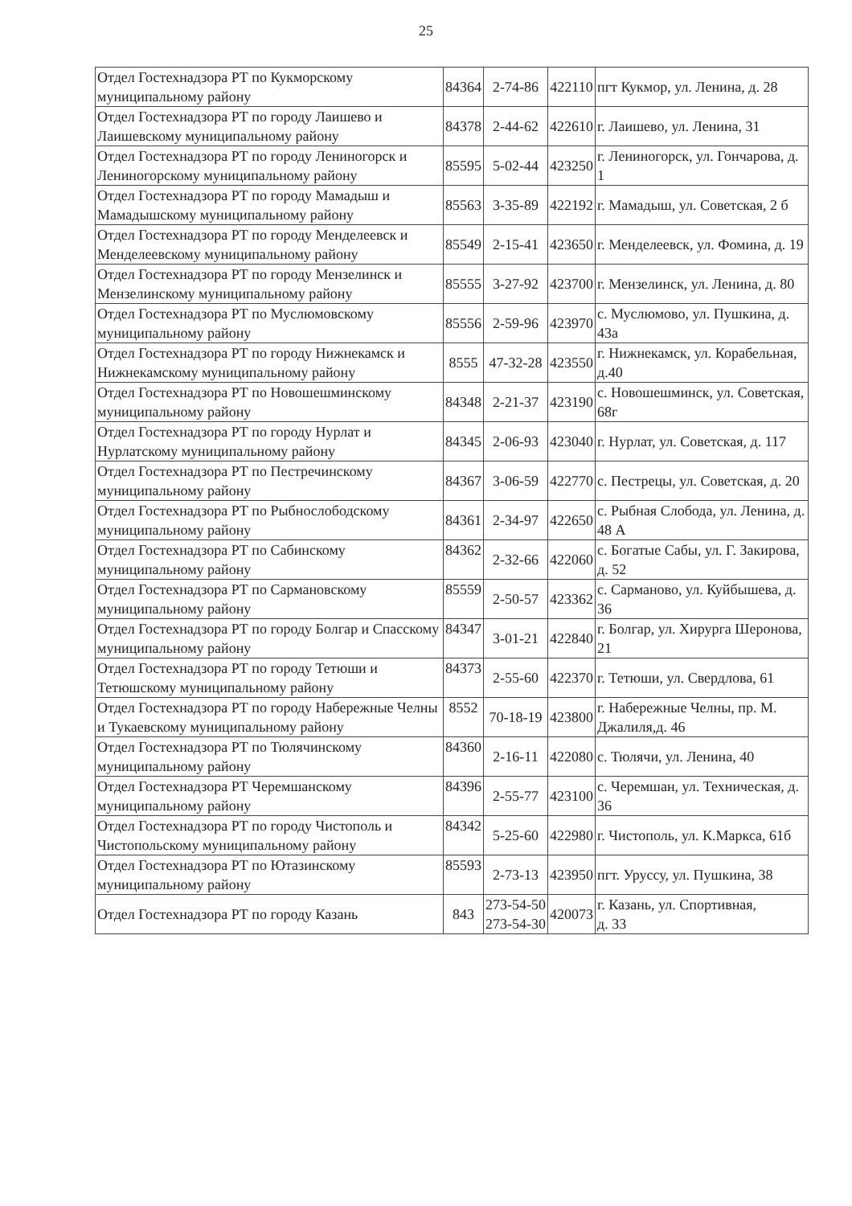25
| Отдел Гостехнадзора РТ по Кукморскому муниципальному району | 84364 | 2-74-86 | 422110 | пгт Кукмор, ул. Ленина, д. 28 |
| Отдел Гостехнадзора РТ по городу Лаишево и Лаишевскому муниципальному району | 84378 | 2-44-62 | 422610 | г. Лаишево, ул. Ленина, 31 |
| Отдел Гостехнадзора РТ по городу Лениногорск и Лениногорскому муниципальному району | 85595 | 5-02-44 | 423250 | г. Лениногорск, ул. Гончарова, д. 1 |
| Отдел Гостехнадзора РТ по городу Мамадыш и Мамадышскому муниципальному району | 85563 | 3-35-89 | 422192 | г. Мамадыш, ул. Советская, 2 б |
| Отдел Гостехнадзора РТ по городу Менделеевск и Менделеевскому муниципальному району | 85549 | 2-15-41 | 423650 | г. Менделеевск, ул. Фомина, д. 19 |
| Отдел Гостехнадзора РТ по городу Мензелинск и Мензелинскому муниципальному району | 85555 | 3-27-92 | 423700 | г. Мензелинск, ул. Ленина, д. 80 |
| Отдел Гостехнадзора РТ по Муслюмовскому муниципальному району | 85556 | 2-59-96 | 423970 | с. Муслюмово, ул. Пушкина, д. 43а |
| Отдел Гостехнадзора РТ по городу Нижнекамск и Нижнекамскому муниципальному району | 8555 | 47-32-28 | 423550 | г. Нижнекамск, ул. Корабельная, д.40 |
| Отдел Гостехнадзора РТ по Новошешминскому муниципальному району | 84348 | 2-21-37 | 423190 | с. Новошешминск, ул. Советская, 68г |
| Отдел Гостехнадзора РТ по городу Нурлат и Нурлатскому муниципальному району | 84345 | 2-06-93 | 423040 | г. Нурлат, ул. Советская, д. 117 |
| Отдел Гостехнадзора РТ по Пестречинскому муниципальному району | 84367 | 3-06-59 | 422770 | с. Пестрецы, ул. Советская, д. 20 |
| Отдел Гостехнадзора РТ по Рыбнослободскому муниципальному району | 84361 | 2-34-97 | 422650 | с. Рыбная Слобода, ул. Ленина, д. 48 А |
| Отдел Гостехнадзора РТ по Сабинскому муниципальному району | 84362 | 2-32-66 | 422060 | с. Богатые Сабы, ул. Г. Закирова, д. 52 |
| Отдел Гостехнадзора РТ по Сармановскому муниципальному району | 85559 | 2-50-57 | 423362 | с. Сарманово, ул. Куйбышева, д. 36 |
| Отдел Гостехнадзора РТ по городу Болгар и Спасскому муниципальному району | 84347 | 3-01-21 | 422840 | г. Болгар, ул. Хирурга Шеронова, 21 |
| Отдел Гостехнадзора РТ по городу Тетюши и Тетюшскому муниципальному району | 84373 | 2-55-60 | 422370 | г. Тетюши, ул. Свердлова, 61 |
| Отдел Гостехнадзора РТ по городу Набережные Челны и Тукаевскому муниципальному району | 8552 | 70-18-19 | 423800 | г. Набережные Челны, пр. М. Джалиля,д. 46 |
| Отдел Гостехнадзора РТ по Тюлячинскому муниципальному району | 84360 | 2-16-11 | 422080 | с. Тюлячи, ул. Ленина, 40 |
| Отдел Гостехнадзора РТ Черемшанскому муниципальному району | 84396 | 2-55-77 | 423100 | с. Черемшан, ул. Техническая, д. 36 |
| Отдел Гостехнадзора РТ по городу Чистополь и Чистопольскому муниципальному району | 84342 | 5-25-60 | 422980 | г. Чистополь, ул. К.Маркса, 61б |
| Отдел Гостехнадзора РТ по Ютазинскому муниципальному району | 85593 | 2-73-13 | 423950 | пгт. Уруссу, ул. Пушкина, 38 |
| Отдел Гостехнадзора РТ по городу Казань | 843 | 273-54-50 273-54-30 | 420073 | г. Казань, ул. Спортивная, д. 33 |